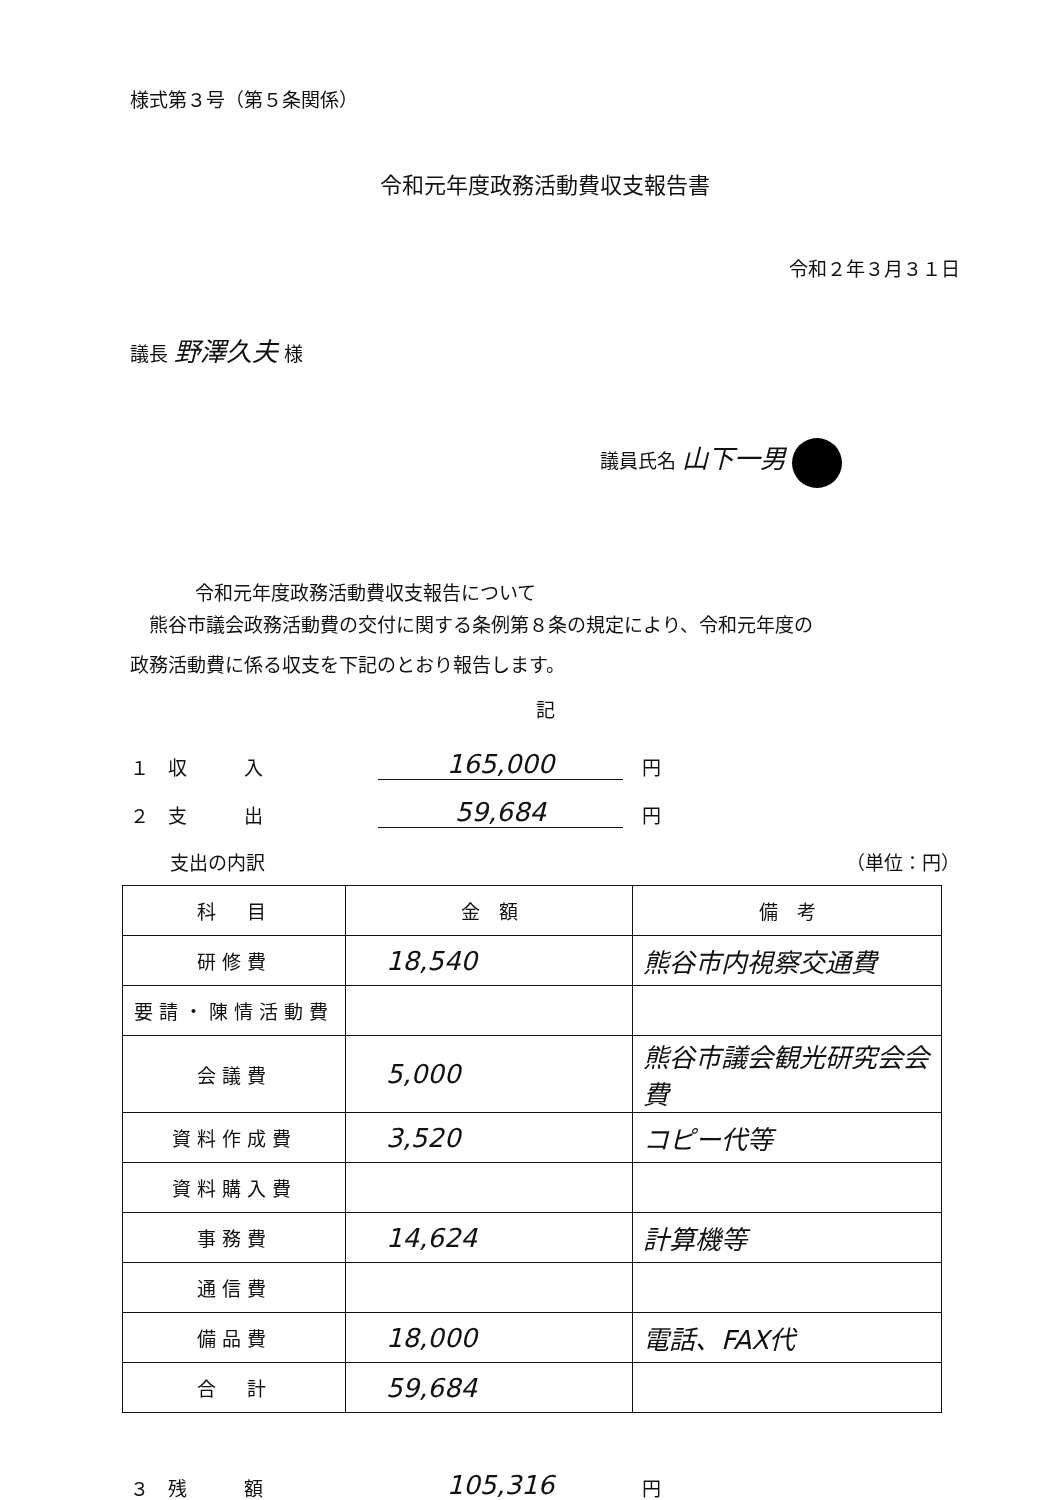様式第３号（第５条関係）
令和元年度政務活動費収支報告書
令和２年３月３１日
議長 野澤久夫 様
議員氏名 山下一男
令和元年度政務活動費収支報告について
　熊谷市議会政務活動費の交付に関する条例第８条の規定により、令和元年度の
政務活動費に係る収支を下記のとおり報告します。
記
１　収　　　入 165,000　円
２　支　　　出 59,684　円
支出の内訳 （単位：円）
| 科 目 | 金 額 | 備 考 |
| 研修費 | 18,540 | 熊谷市内視察交通費 |
| 要請・陳情活動費 | | |
| 会議費 | 5,000 | 熊谷市議会観光研究会会費 |
| 資料作成費 | 3,520 | コピー代等 |
| 資料購入費 | | |
| 事務費 | 14,624 | 計算機等 |
| 通信費 | | |
| 備品費 | 18,000 | 電話、FAX代 |
| 合 計 | 59,684 | |
３　残　　　額 105,316　円